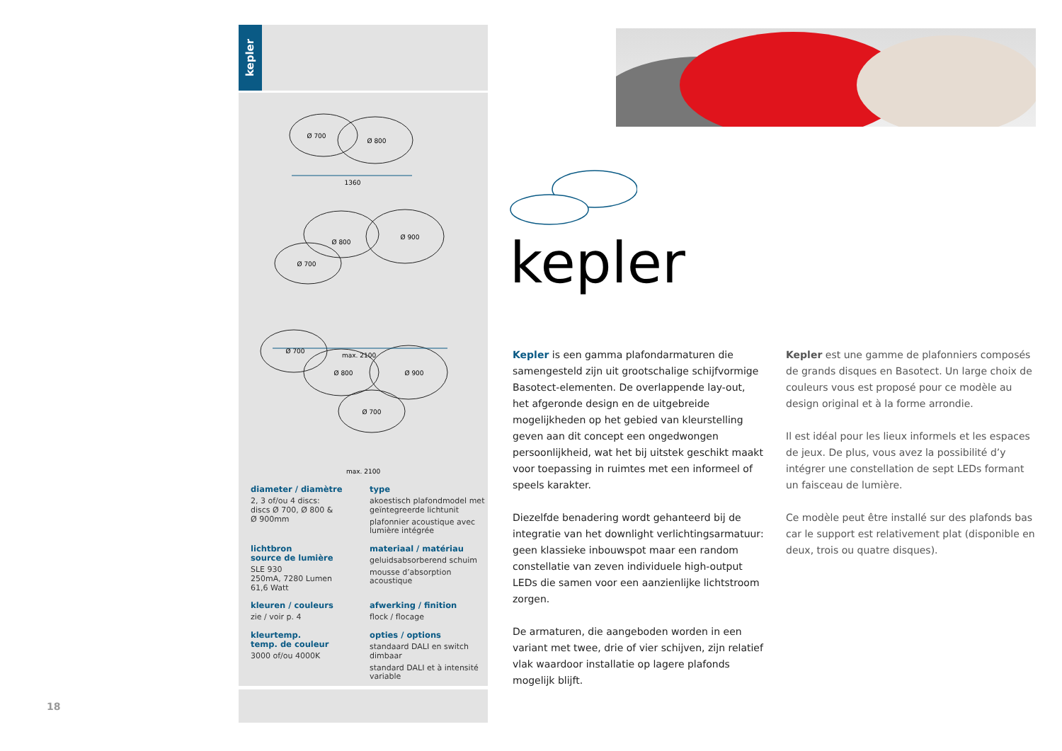kepler
Ø 700
Ø 800
1360
Ø 900
Ø 800
Ø 700
max. 2100
Ø 700
Ø 900
Ø 800
Ø 700
max. 2100
diameter / diamètre
2, 3 of/ou 4 discs:
discs Ø 700, Ø 800 &
Ø 900mm
type
akoestisch plafondmodel met geïntegreerde lichtunit
plafonnier acoustique avec lumière intégrée
lichtbron
source de lumière
SLE 930
250mA, 7280 Lumen
61,6 Watt
materiaal / matériau
geluidsabsorberend schuim
mousse d’absorption acoustique
kleuren / couleurs
zie / voir p. 4
afwerking / finition
flock / flocage
kleurtemp.
temp. de couleur
3000 of/ou 4000K
opties / options
standaard DALI en switch dimbaar
standard DALI et à intensité variable
kepler
Kepler is een gamma plafondarmaturen die samengesteld zijn uit grootschalige schijf­vormige Basotect-elementen. De overlappende lay-out, het afgeronde design en de uitgebreide mogelijkheden op het gebied van kleurstelling geven aan dit concept een ongedwongen persoonlijkheid, wat het bij uitstek geschikt maakt voor toepassing in ruimtes met een informeel of speels karakter.
Diezelfde benadering wordt gehanteerd bij de integratie van het downlight verlichtings­armatuur: geen klassieke inbouwspot maar een random constellatie van zeven individuele high-output LEDs die samen voor een aanzienlijke lichtstroom zorgen.
De armaturen, die aangeboden worden in een variant met twee, drie of vier schijven, zijn relatief vlak waardoor installatie op lagere plafonds mogelijk blijft.
Kepler est une gamme de plafonniers composés de grands disques en Basotect. Un large choix de couleurs vous est proposé pour ce modèle au design original et à la forme arrondie.
Il est idéal pour les lieux informels et les espaces de jeux. De plus, vous avez la possibilité d’y intégrer une constellation de sept LEDs formant un faisceau de lumière.
Ce modèle peut être installé sur des plafonds bas car le support est relativement plat (disponible en deux, trois ou quatre disques).
18